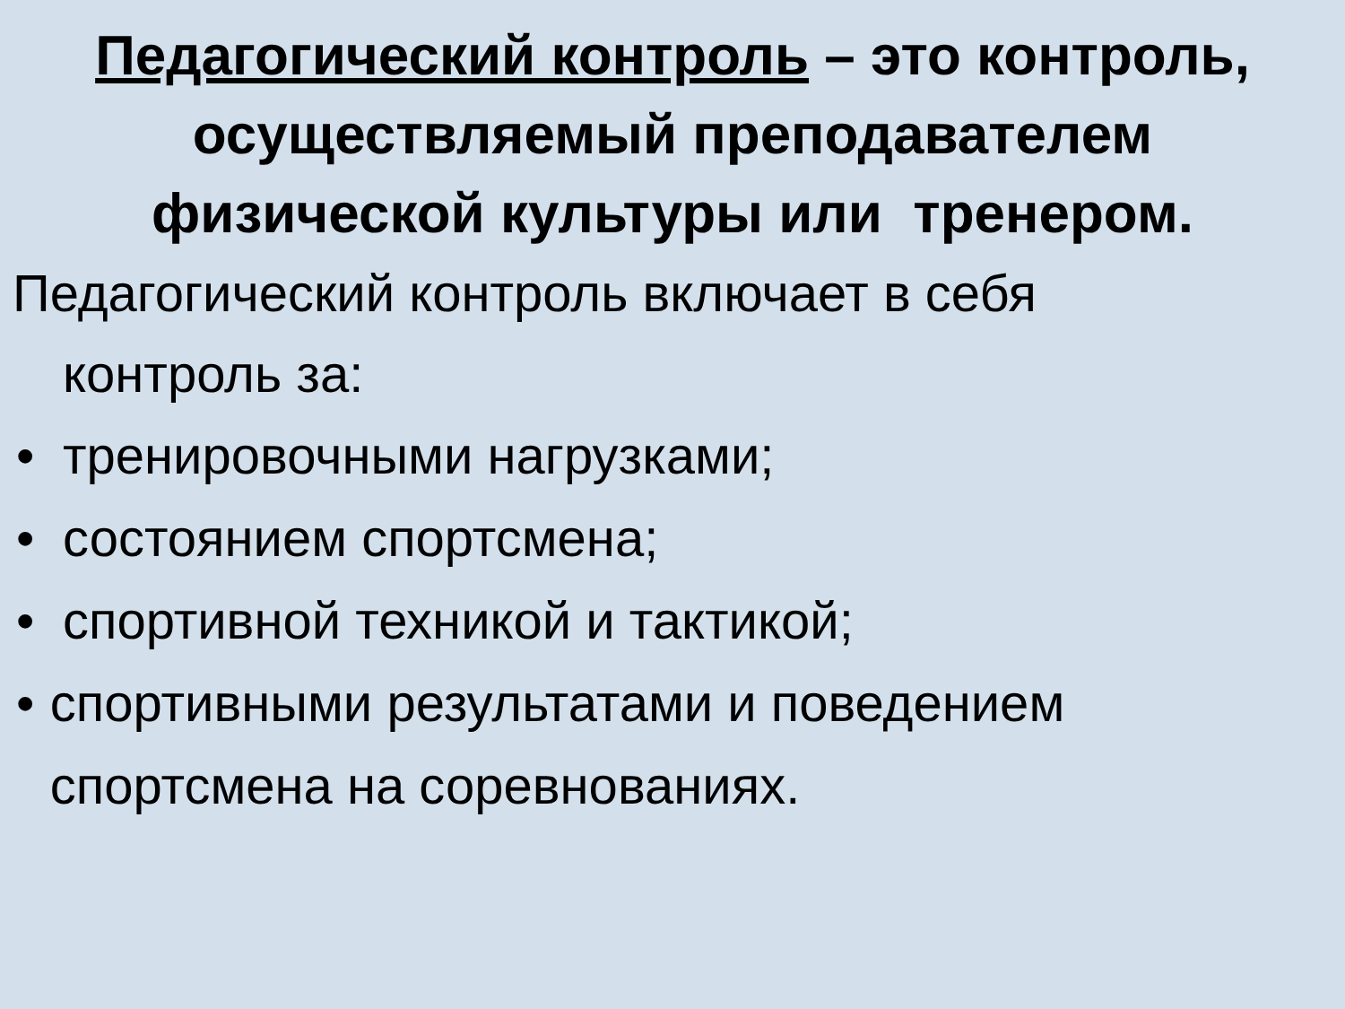Педагогический контроль – это контроль,
осуществляемый преподавателем
физической культуры или тренером.
Педагогический контроль включает в себя
контроль за:
• тренировочными нагрузками;
• состоянием спортсмена;
• спортивной техникой и тактикой;
• спортивными результатами и поведением спортсмена на соревнованиях.